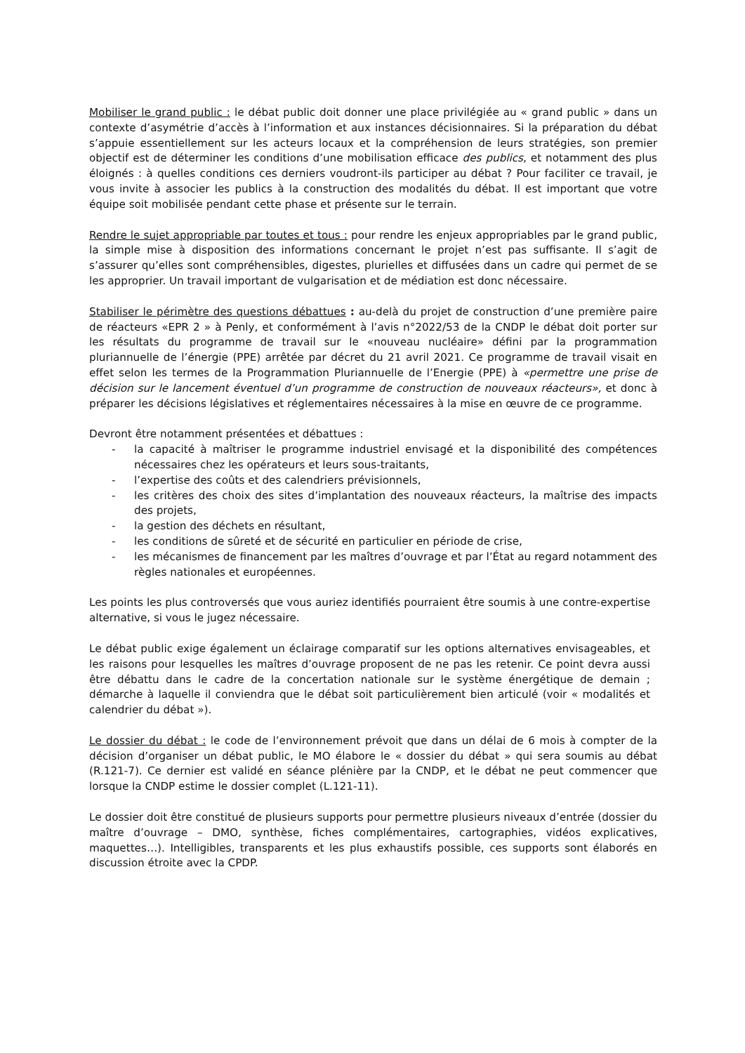Mobiliser le grand public : le débat public doit donner une place privilégiée au « grand public » dans un contexte d’asymétrie d’accès à l’information et aux instances décisionnaires. Si la préparation du débat s’appuie essentiellement sur les acteurs locaux et la compréhension de leurs stratégies, son premier objectif est de déterminer les conditions d’une mobilisation efficace des publics, et notamment des plus éloignés : à quelles conditions ces derniers voudront-ils participer au débat ? Pour faciliter ce travail, je vous invite à associer les publics à la construction des modalités du débat. Il est important que votre équipe soit mobilisée pendant cette phase et présente sur le terrain.
Rendre le sujet appropriable par toutes et tous : pour rendre les enjeux appropriables par le grand public, la simple mise à disposition des informations concernant le projet n’est pas suffisante. Il s’agit de s’assurer qu’elles sont compréhensibles, digestes, plurielles et diffusées dans un cadre qui permet de se les approprier. Un travail important de vulgarisation et de médiation est donc nécessaire.
Stabiliser le périmètre des questions débattues : au-delà du projet de construction d’une première paire de réacteurs «EPR 2 » à Penly, et conformément à l’avis n°2022/53 de la CNDP le débat doit porter sur les résultats du programme de travail sur le «nouveau nucléaire» défini par la programmation pluriannuelle de l’énergie (PPE) arrêtée par décret du 21 avril 2021. Ce programme de travail visait en effet selon les termes de la Programmation Pluriannuelle de l’Energie (PPE) à «permettre une prise de décision sur le lancement éventuel d’un programme de construction de nouveaux réacteurs», et donc à préparer les décisions législatives et réglementaires nécessaires à la mise en œuvre de ce programme.
Devront être notamment présentées et débattues :
- la capacité à maîtriser le programme industriel envisagé et la disponibilité des compétences nécessaires chez les opérateurs et leurs sous-traitants,
- l’expertise des coûts et des calendriers prévisionnels,
- les critères des choix des sites d’implantation des nouveaux réacteurs, la maîtrise des impacts des projets,
- la gestion des déchets en résultant,
- les conditions de sûreté et de sécurité en particulier en période de crise,
- les mécanismes de financement par les maîtres d’ouvrage et par l’État au regard notamment des règles nationales et européennes.
Les points les plus controversés que vous auriez identifiés pourraient être soumis à une contre-expertise alternative, si vous le jugez nécessaire.
Le débat public exige également un éclairage comparatif sur les options alternatives envisageables, et les raisons pour lesquelles les maîtres d’ouvrage proposent de ne pas les retenir. Ce point devra aussi être débattu dans le cadre de la concertation nationale sur le système énergétique de demain ; démarche à laquelle il conviendra que le débat soit particulièrement bien articulé (voir « modalités et calendrier du débat »).
Le dossier du débat : le code de l’environnement prévoit que dans un délai de 6 mois à compter de la décision d’organiser un débat public, le MO élabore le « dossier du débat » qui sera soumis au débat (R.121-7). Ce dernier est validé en séance plénière par la CNDP, et le débat ne peut commencer que lorsque la CNDP estime le dossier complet (L.121-11).
Le dossier doit être constitué de plusieurs supports pour permettre plusieurs niveaux d’entrée (dossier du maître d’ouvrage – DMO, synthèse, fiches complémentaires, cartographies, vidéos explicatives, maquettes…). Intelligibles, transparents et les plus exhaustifs possible, ces supports sont élaborés en discussion étroite avec la CPDP.